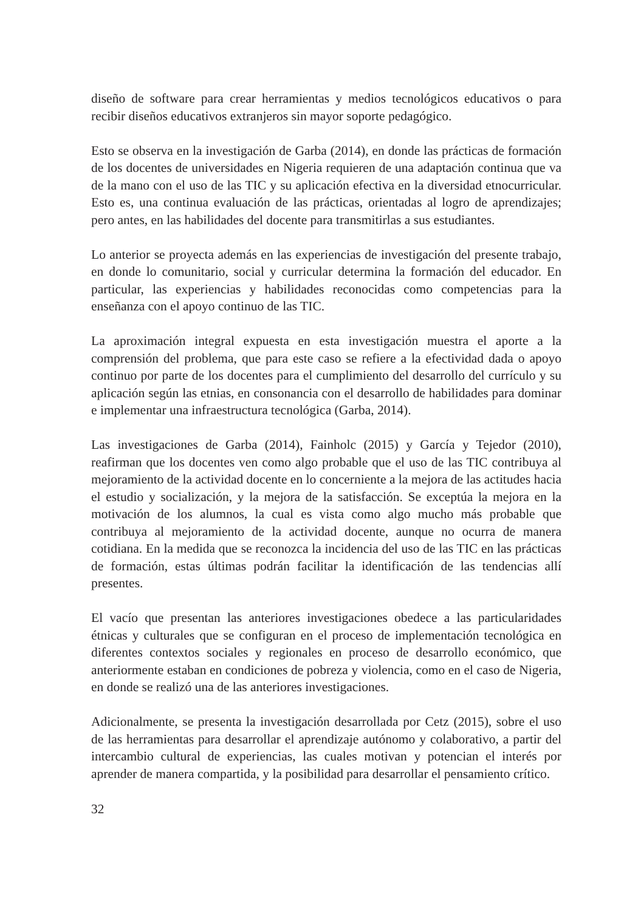diseño de software para crear herramientas y medios tecnológicos educativos o para recibir diseños educativos extranjeros sin mayor soporte pedagógico.
Esto se observa en la investigación de Garba (2014), en donde las prácticas de formación de los docentes de universidades en Nigeria requieren de una adaptación continua que va de la mano con el uso de las TIC y su aplicación efectiva en la diversidad etnocurricular. Esto es, una continua evaluación de las prácticas, orientadas al logro de aprendizajes; pero antes, en las habilidades del docente para transmitirlas a sus estudiantes.
Lo anterior se proyecta además en las experiencias de investigación del presente trabajo, en donde lo comunitario, social y curricular determina la formación del educador. En particular, las experiencias y habilidades reconocidas como competencias para la enseñanza con el apoyo continuo de las TIC.
La aproximación integral expuesta en esta investigación muestra el aporte a la comprensión del problema, que para este caso se refiere a la efectividad dada o apoyo continuo por parte de los docentes para el cumplimiento del desarrollo del currículo y su aplicación según las etnias, en consonancia con el desarrollo de habilidades para dominar e implementar una infraestructura tecnológica (Garba, 2014).
Las investigaciones de Garba (2014), Fainholc (2015) y García y Tejedor (2010), reafirman que los docentes ven como algo probable que el uso de las TIC contribuya al mejoramiento de la actividad docente en lo concerniente a la mejora de las actitudes hacia el estudio y socialización, y la mejora de la satisfacción. Se exceptúa la mejora en la motivación de los alumnos, la cual es vista como algo mucho más probable que contribuya al mejoramiento de la actividad docente, aunque no ocurra de manera cotidiana. En la medida que se reconozca la incidencia del uso de las TIC en las prácticas de formación, estas últimas podrán facilitar la identificación de las tendencias allí presentes.
El vacío que presentan las anteriores investigaciones obedece a las particularidades étnicas y culturales que se configuran en el proceso de implementación tecnológica en diferentes contextos sociales y regionales en proceso de desarrollo económico, que anteriormente estaban en condiciones de pobreza y violencia, como en el caso de Nigeria, en donde se realizó una de las anteriores investigaciones.
Adicionalmente, se presenta la investigación desarrollada por Cetz (2015), sobre el uso de las herramientas para desarrollar el aprendizaje autónomo y colaborativo, a partir del intercambio cultural de experiencias, las cuales motivan y potencian el interés por aprender de manera compartida, y la posibilidad para desarrollar el pensamiento crítico.
32